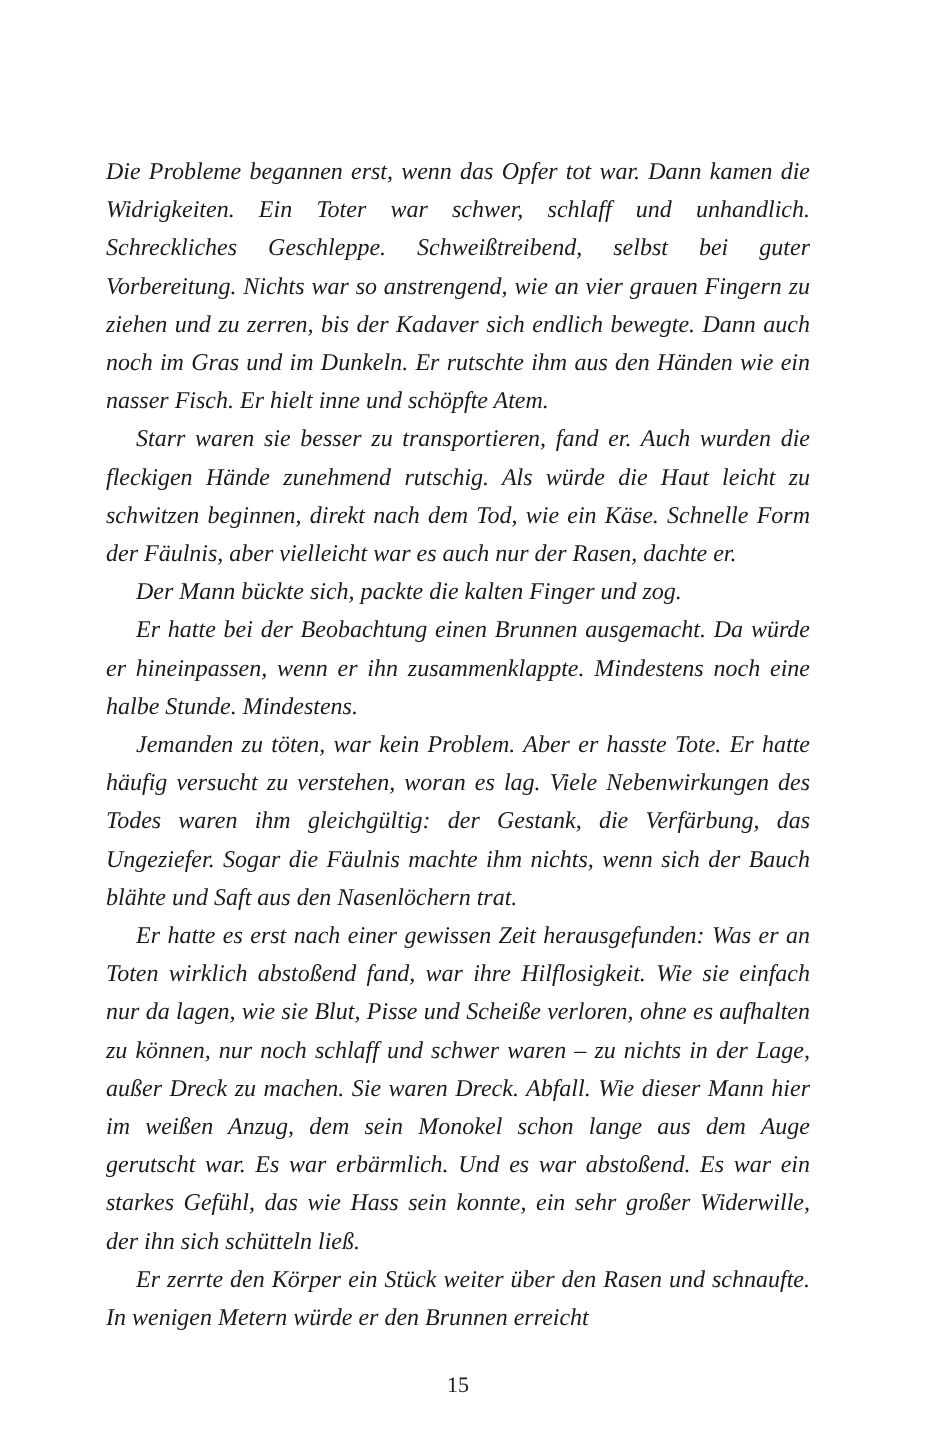Die Probleme begannen erst, wenn das Opfer tot war. Dann kamen die Widrigkeiten. Ein Toter war schwer, schlaff und unhandlich. Schreckliches Geschleppe. Schweißtreibend, selbst bei guter Vorbereitung. Nichts war so anstrengend, wie an vier grauen Fingern zu ziehen und zu zerren, bis der Kadaver sich endlich bewegte. Dann auch noch im Gras und im Dunkeln. Er rutschte ihm aus den Händen wie ein nasser Fisch. Er hielt inne und schöpfte Atem.
Starr waren sie besser zu transportieren, fand er. Auch wurden die fleckigen Hände zunehmend rutschig. Als würde die Haut leicht zu schwitzen beginnen, direkt nach dem Tod, wie ein Käse. Schnelle Form der Fäulnis, aber vielleicht war es auch nur der Rasen, dachte er.
Der Mann bückte sich, packte die kalten Finger und zog.
Er hatte bei der Beobachtung einen Brunnen ausgemacht. Da würde er hineinpassen, wenn er ihn zusammenklappte. Mindestens noch eine halbe Stunde. Mindestens.
Jemanden zu töten, war kein Problem. Aber er hasste Tote. Er hatte häufig versucht zu verstehen, woran es lag. Viele Nebenwirkungen des Todes waren ihm gleichgültig: der Gestank, die Verfärbung, das Ungeziefer. Sogar die Fäulnis machte ihm nichts, wenn sich der Bauch blähte und Saft aus den Nasenlöchern trat.
Er hatte es erst nach einer gewissen Zeit herausgefunden: Was er an Toten wirklich abstoßend fand, war ihre Hilflosigkeit. Wie sie einfach nur da lagen, wie sie Blut, Pisse und Scheiße verloren, ohne es aufhalten zu können, nur noch schlaff und schwer waren – zu nichts in der Lage, außer Dreck zu machen. Sie waren Dreck. Abfall. Wie dieser Mann hier im weißen Anzug, dem sein Monokel schon lange aus dem Auge gerutscht war. Es war erbärmlich. Und es war abstoßend. Es war ein starkes Gefühl, das wie Hass sein konnte, ein sehr großer Widerwille, der ihn sich schütteln ließ.
Er zerrte den Körper ein Stück weiter über den Rasen und schnaufte. In wenigen Metern würde er den Brunnen erreicht
15